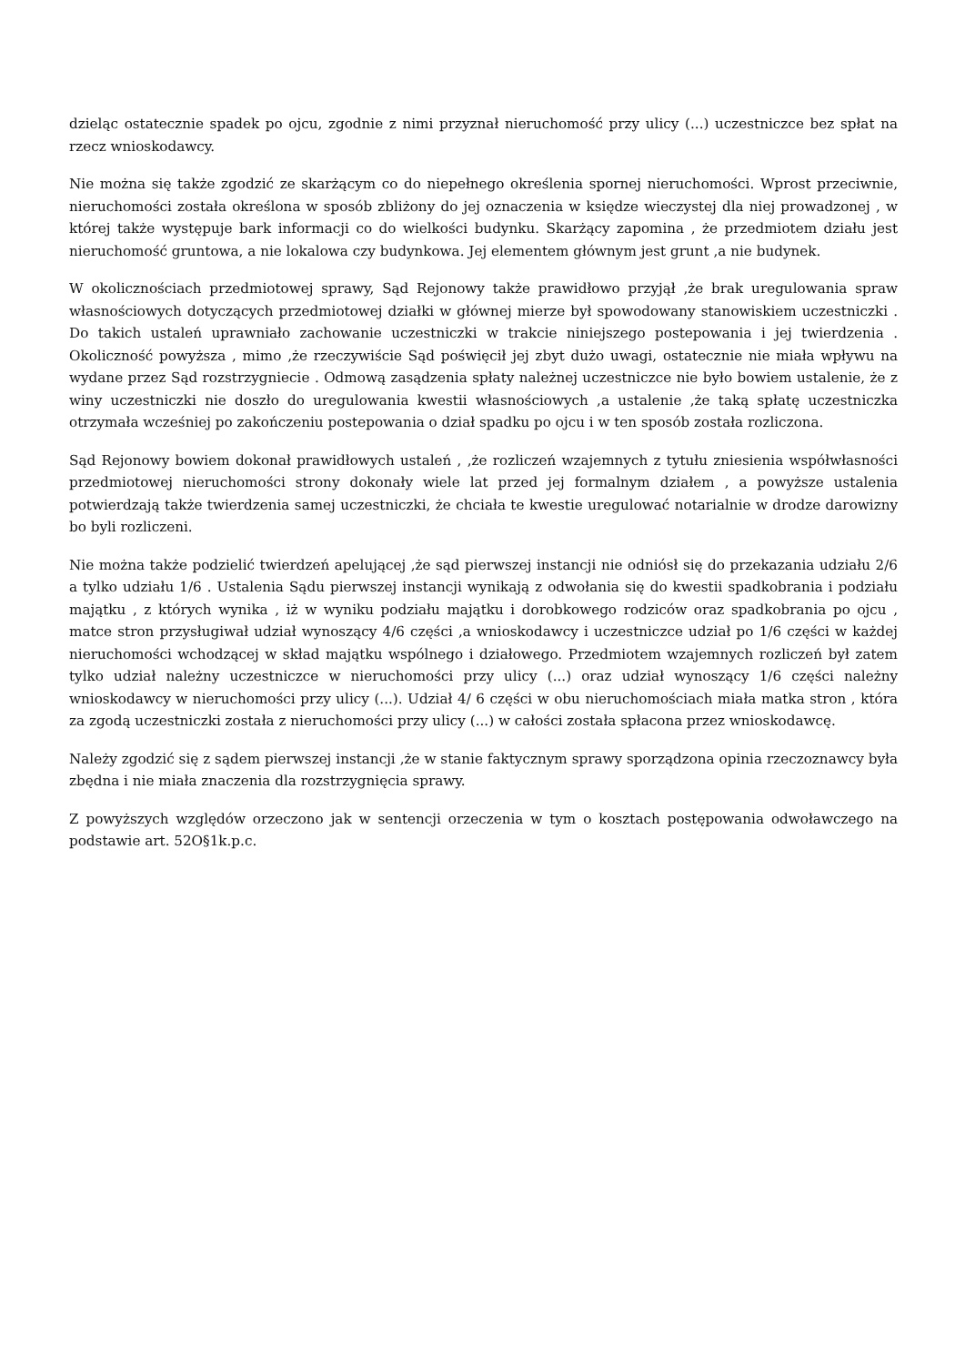dzieląc ostatecznie spadek po ojcu, zgodnie z nimi przyznał nieruchomość przy ulicy (...) uczestniczce bez spłat na rzecz wnioskodawcy.
Nie można się także zgodzić ze skarżącym co do niepełnego określenia spornej nieruchomości. Wprost przeciwnie, nieruchomości została określona w sposób zbliżony do jej oznaczenia w księdze wieczystej dla niej prowadzonej , w której także występuje bark informacji co do wielkości budynku. Skarżący zapomina , że przedmiotem działu jest nieruchomość gruntowa, a nie lokalowa czy budynkowa. Jej elementem głównym jest grunt ,a nie budynek.
W okolicznościach przedmiotowej sprawy, Sąd Rejonowy także prawidłowo przyjął ,że brak uregulowania spraw własnościowych dotyczących przedmiotowej działki w głównej mierze był spowodowany stanowiskiem uczestniczki . Do takich ustaleń uprawniało zachowanie uczestniczki w trakcie niniejszego postepowania i jej twierdzenia . Okoliczność powyższa , mimo ,że rzeczywiście Sąd poświęcił jej zbyt dużo uwagi, ostatecznie nie miała wpływu na wydane przez Sąd rozstrzygniecie . Odmową zasądzenia spłaty należnej uczestniczce nie było bowiem ustalenie, że z winy uczestniczki nie doszło do uregulowania kwestii własnościowych ,a ustalenie ,że taką spłatę uczestniczka otrzymała wcześniej po zakończeniu postepowania o dział spadku po ojcu i w ten sposób została rozliczona.
Sąd Rejonowy bowiem dokonał prawidłowych ustaleń , ,że rozliczeń wzajemnych z tytułu zniesienia współwłasności przedmiotowej nieruchomości strony dokonały wiele lat przed jej formalnym działem , a powyższe ustalenia potwierdzają także twierdzenia samej uczestniczki, że chciała te kwestie uregulować notarialnie w drodze darowizny bo byli rozliczeni.
Nie można także podzielić twierdzeń apelującej ,że sąd pierwszej instancji nie odniósł się do przekazania udziału 2/6 a tylko udziału 1/6 . Ustalenia Sądu pierwszej instancji wynikają z odwołania się do kwestii spadkobrania i podziału majątku , z których wynika , iż w wyniku podziału majątku i dorobkowego rodziców oraz spadkobrania po ojcu , matce stron przysługiwał udział wynoszący 4/6 części ,a wnioskodawcy i uczestniczce udział po 1/6 części w każdej nieruchomości wchodzącej w skład majątku wspólnego i działowego. Przedmiotem wzajemnych rozliczeń był zatem tylko udział należny uczestniczce w nieruchomości przy ulicy (...) oraz udział wynoszący 1/6 części należny wnioskodawcy w nieruchomości przy ulicy (...). Udział 4/ 6 części w obu nieruchomościach miała matka stron , która za zgodą uczestniczki została z nieruchomości przy ulicy (...) w całości została spłacona przez wnioskodawcę.
Należy zgodzić się z sądem pierwszej instancji ,że w stanie faktycznym sprawy sporządzona opinia rzeczoznawcy była zbędna i nie miała znaczenia dla rozstrzygnięcia sprawy.
Z powyższych względów orzeczono jak w sentencji orzeczenia w tym o kosztach postępowania odwoławczego na podstawie art. 52O§1k.p.c.